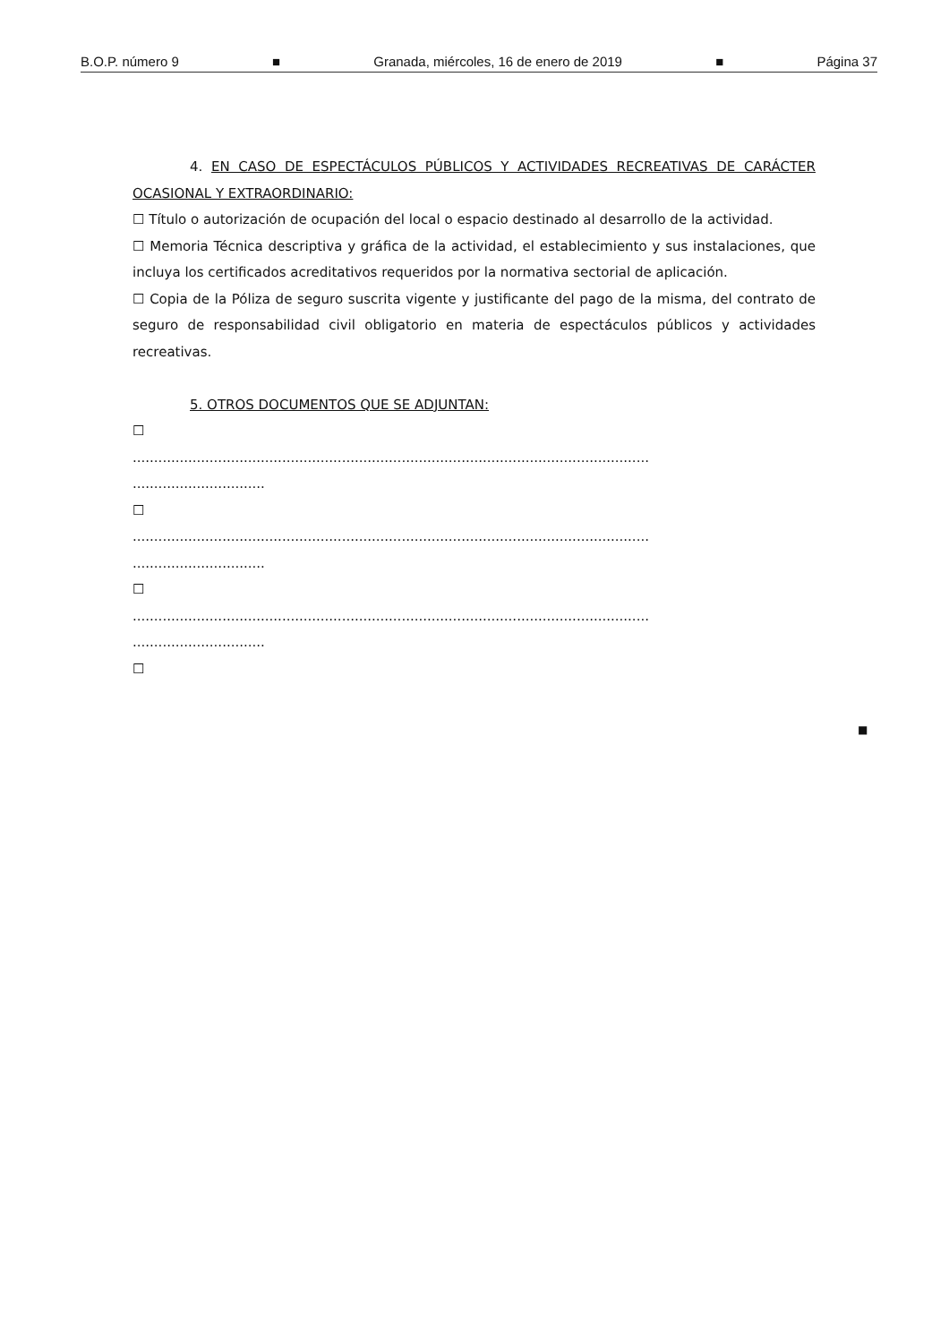B.O.P. número 9 ■ Granada, miércoles, 16 de enero de 2019 ■ Página 37
4. EN CASO DE ESPECTÁCULOS PÚBLICOS Y ACTIVIDADES RECREATIVAS DE CARÁCTER OCASIONAL Y EXTRAORDINARIO:
☐ Título o autorización de ocupación del local o espacio destinado al desarrollo de la actividad.
☐ Memoria Técnica descriptiva y gráfica de la actividad, el establecimiento y sus instalaciones, que incluya los certificados acreditativos requeridos por la normativa sectorial de aplicación.
☐ Copia de la Póliza de seguro suscrita vigente y justificante del pago de la misma, del contrato de seguro de responsabilidad civil obligatorio en materia de espectáculos públicos y actividades recreativas.
5. OTROS DOCUMENTOS QUE SE ADJUNTAN:
☐
.........................................................................................................................
...............................
☐
.........................................................................................................................
...............................
☐
.........................................................................................................................
...............................
☐
■